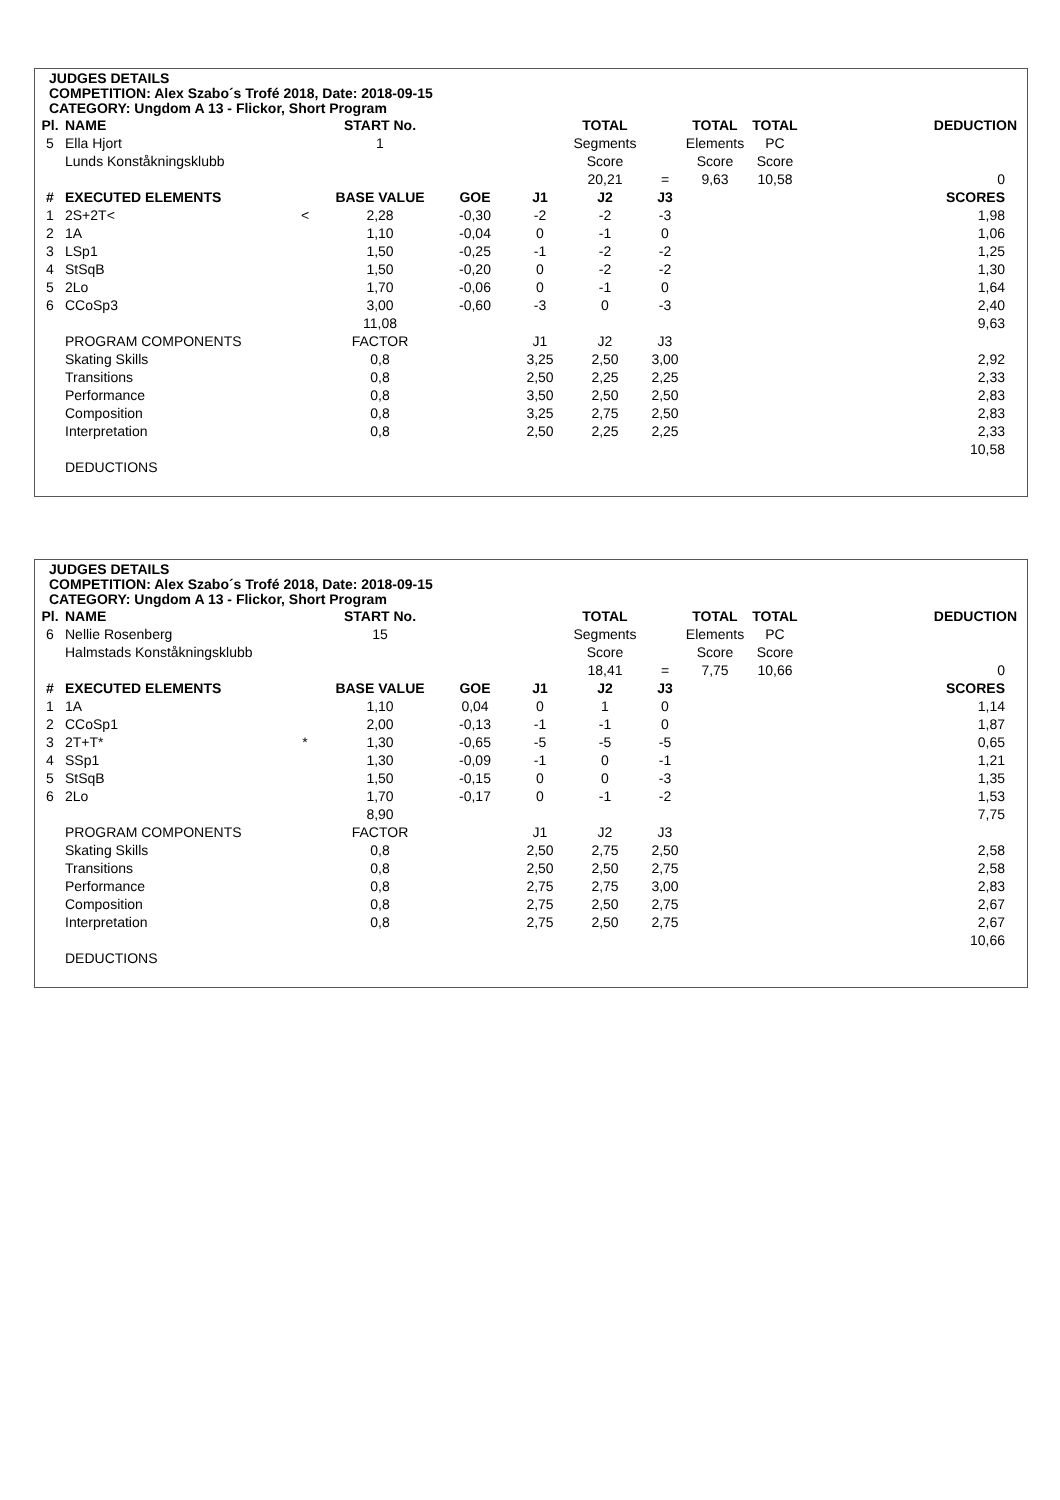JUDGES DETAILS
COMPETITION: Alex Szabo´s Trofé 2018, Date: 2018-09-15
CATEGORY: Ungdom A 13 - Flickor, Short Program
| Pl. | NAME | | START No. | | | TOTAL | | TOTAL | TOTAL | DEDUCTION |
| --- | --- | --- | --- | --- | --- | --- | --- | --- | --- | --- |
| 5 | Ella Hjort | | 1 | | | Segments | | Elements | PC | |
| | Lunds Konståkningsklubb | | | | | Score | | Score | Score | |
| | | | | | | 20,21 | = | 9,63 | 10,58 | 0 |
| # | EXECUTED ELEMENTS | | BASE VALUE | GOE | J1 | J2 | J3 | | | SCORES |
| 1 | 2S+2T< | < | 2,28 | -0,30 | -2 | -2 | -3 | | | 1,98 |
| 2 | 1A | | 1,10 | -0,04 | 0 | -1 | 0 | | | 1,06 |
| 3 | LSp1 | | 1,50 | -0,25 | -1 | -2 | -2 | | | 1,25 |
| 4 | StSqB | | 1,50 | -0,20 | 0 | -2 | -2 | | | 1,30 |
| 5 | 2Lo | | 1,70 | -0,06 | 0 | -1 | 0 | | | 1,64 |
| 6 | CCoSp3 | | 3,00 | -0,60 | -3 | 0 | -3 | | | 2,40 |
| | | | 11,08 | | | | | | | 9,63 |
| | PROGRAM COMPONENTS | | FACTOR | | J1 | J2 | J3 | | | |
| | Skating Skills | | 0,8 | | 3,25 | 2,50 | 3,00 | | | 2,92 |
| | Transitions | | 0,8 | | 2,50 | 2,25 | 2,25 | | | 2,33 |
| | Performance | | 0,8 | | 3,50 | 2,50 | 2,50 | | | 2,83 |
| | Composition | | 0,8 | | 3,25 | 2,75 | 2,50 | | | 2,83 |
| | Interpretation | | 0,8 | | 2,50 | 2,25 | 2,25 | | | 2,33 |
| | | | | | | | | | | 10,58 |
| | DEDUCTIONS | | | | | | | | | |
JUDGES DETAILS
COMPETITION: Alex Szabo´s Trofé 2018, Date: 2018-09-15
CATEGORY: Ungdom A 13 - Flickor, Short Program
| Pl. | NAME | | START No. | | | TOTAL | | TOTAL | TOTAL | DEDUCTION |
| --- | --- | --- | --- | --- | --- | --- | --- | --- | --- | --- |
| 6 | Nellie Rosenberg | | 15 | | | Segments | | Elements | PC | |
| | Halmstads Konståkningsklubb | | | | | Score | | Score | Score | |
| | | | | | | 18,41 | = | 7,75 | 10,66 | 0 |
| # | EXECUTED ELEMENTS | | BASE VALUE | GOE | J1 | J2 | J3 | | | SCORES |
| 1 | 1A | | 1,10 | 0,04 | 0 | 1 | 0 | | | 1,14 |
| 2 | CCoSp1 | | 2,00 | -0,13 | -1 | -1 | 0 | | | 1,87 |
| 3 | 2T+T* | * | 1,30 | -0,65 | -5 | -5 | -5 | | | 0,65 |
| 4 | SSp1 | | 1,30 | -0,09 | -1 | 0 | -1 | | | 1,21 |
| 5 | StSqB | | 1,50 | -0,15 | 0 | 0 | -3 | | | 1,35 |
| 6 | 2Lo | | 1,70 | -0,17 | 0 | -1 | -2 | | | 1,53 |
| | | | 8,90 | | | | | | | 7,75 |
| | PROGRAM COMPONENTS | | FACTOR | | J1 | J2 | J3 | | | |
| | Skating Skills | | 0,8 | | 2,50 | 2,75 | 2,50 | | | 2,58 |
| | Transitions | | 0,8 | | 2,50 | 2,50 | 2,75 | | | 2,58 |
| | Performance | | 0,8 | | 2,75 | 2,75 | 3,00 | | | 2,83 |
| | Composition | | 0,8 | | 2,75 | 2,50 | 2,75 | | | 2,67 |
| | Interpretation | | 0,8 | | 2,75 | 2,50 | 2,75 | | | 2,67 |
| | | | | | | | | | | 10,66 |
| | DEDUCTIONS | | | | | | | | | |